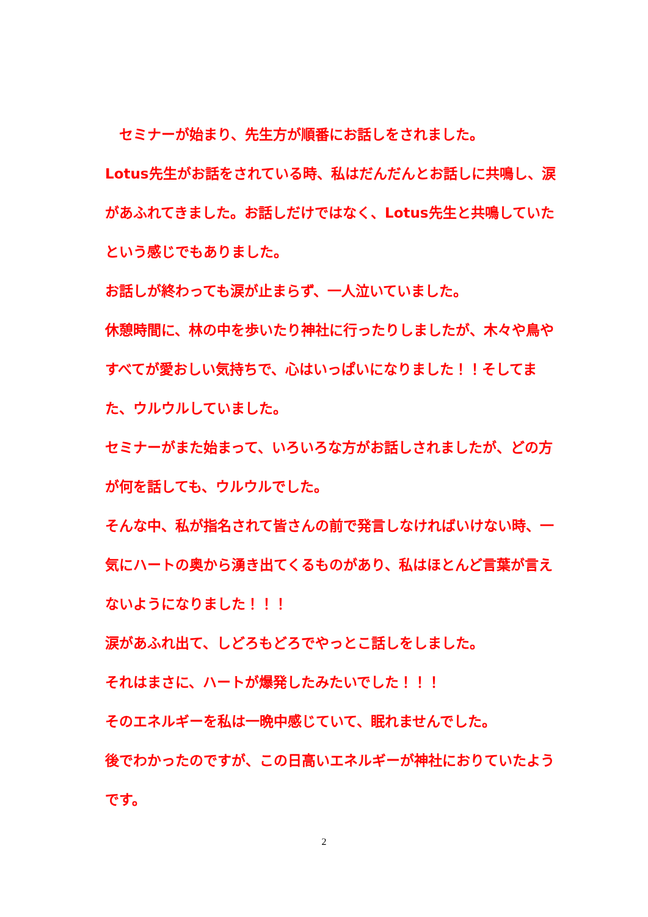セミナーが始まり、先生方が順番にお話しをされました。
Lotus先生がお話をされている時、私はだんだんとお話しに共鳴し、涙があふれてきました。お話しだけではなく、Lotus先生と共鳴していたという感じでもありました。
お話しが終わっても涙が止まらず、一人泣いていました。
休憩時間に、林の中を歩いたり神社に行ったりしましたが、木々や鳥やすべてが愛おしい気持ちで、心はいっぱいになりました！！そしてまた、ウルウルしていました。
セミナーがまた始まって、いろいろな方がお話しされましたが、どの方が何を話しても、ウルウルでした。
そんな中、私が指名されて皆さんの前で発言しなければいけない時、一気にハートの奥から湧き出てくるものがあり、私はほとんど言葉が言えないようになりました！！！
涙があふれ出て、しどろもどろでやっとこ話しをしました。
それはまさに、ハートが爆発したみたいでした！！！
そのエネルギーを私は一晩中感じていて、眠れませんでした。
後でわかったのですが、この日高いエネルギーが神社におりていたようです。
2